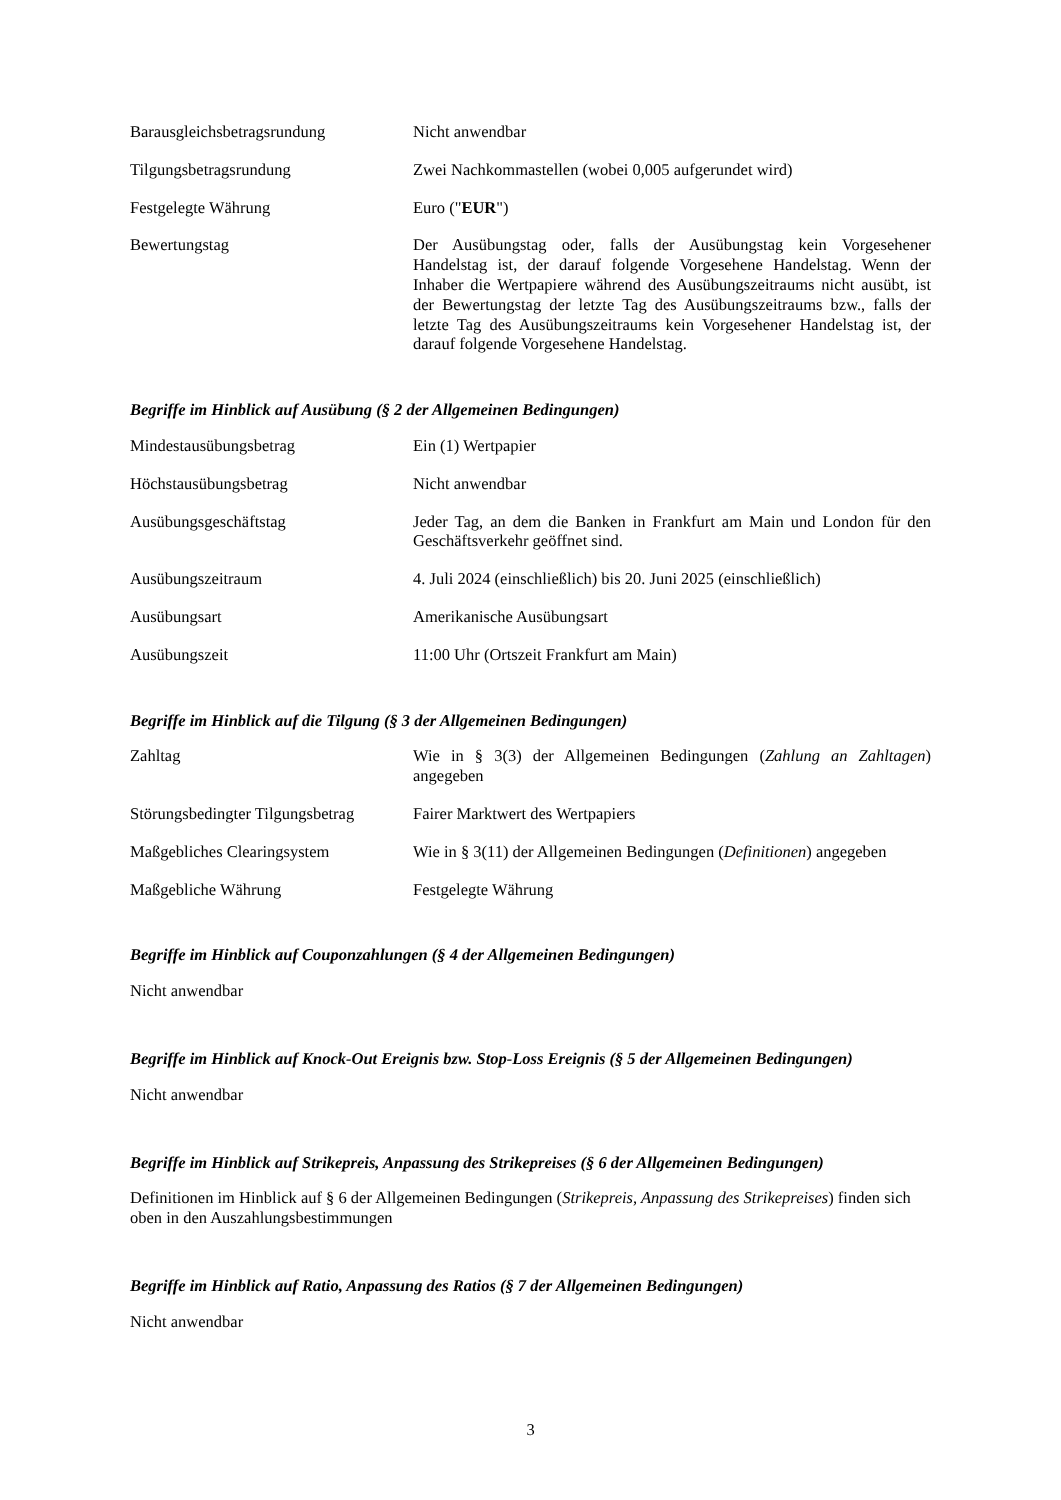| Barausgleichsbetragsrundung | Nicht anwendbar |
| Tilgungsbetragsrundung | Zwei Nachkommastellen (wobei 0,005 aufgerundet wird) |
| Festgelegte Währung | Euro (" EUR ") |
| Bewertungstag | Der Ausübungstag oder, falls der Ausübungstag kein Vorgesehener Handelstag ist, der darauf folgende Vorgesehene Handelstag. Wenn der Inhaber die Wertpapiere während des Ausübungszeitraums nicht ausübt, ist der Bewertungstag der letzte Tag des Ausübungszeitraums bzw., falls der letzte Tag des Ausübungszeitraums kein Vorgesehener Handelstag ist, der darauf folgende Vorgesehene Handelstag. |
Begriffe im Hinblick auf Ausübung (§ 2 der Allgemeinen Bedingungen)
| Mindestausübungsbetrag | Ein (1) Wertpapier |
| Höchstausübungsbetrag | Nicht anwendbar |
| Ausübungsgeschäftstag | Jeder Tag, an dem die Banken in Frankfurt am Main und London für den Geschäftsverkehr geöffnet sind. |
| Ausübungszeitraum | 4. Juli 2024 (einschließlich) bis 20. Juni 2025 (einschließlich) |
| Ausübungsart | Amerikanische Ausübungsart |
| Ausübungszeit | 11:00 Uhr (Ortszeit Frankfurt am Main) |
Begriffe im Hinblick auf die Tilgung (§ 3 der Allgemeinen Bedingungen)
| Zahltag | Wie in § 3(3) der Allgemeinen Bedingungen ( Zahlung an Zahltagen ) angegeben |
| Störungsbedingter Tilgungsbetrag | Fairer Marktwert des Wertpapiers |
| Maßgebliches Clearingsystem | Wie in § 3(11) der Allgemeinen Bedingungen ( Definitionen ) angegeben |
| Maßgebliche Währung | Festgelegte Währung |
Begriffe im Hinblick auf Couponzahlungen (§ 4 der Allgemeinen Bedingungen)
Nicht anwendbar
Begriffe im Hinblick auf Knock-Out Ereignis bzw. Stop-Loss Ereignis (§ 5 der Allgemeinen Bedingungen)
Nicht anwendbar
Begriffe im Hinblick auf Strikepreis, Anpassung des Strikepreises (§ 6 der Allgemeinen Bedingungen)
Definitionen im Hinblick auf § 6 der Allgemeinen Bedingungen (Strikepreis, Anpassung des Strikepreises) finden sich oben in den Auszahlungsbestimmungen
Begriffe im Hinblick auf Ratio, Anpassung des Ratios (§ 7 der Allgemeinen Bedingungen)
Nicht anwendbar
3